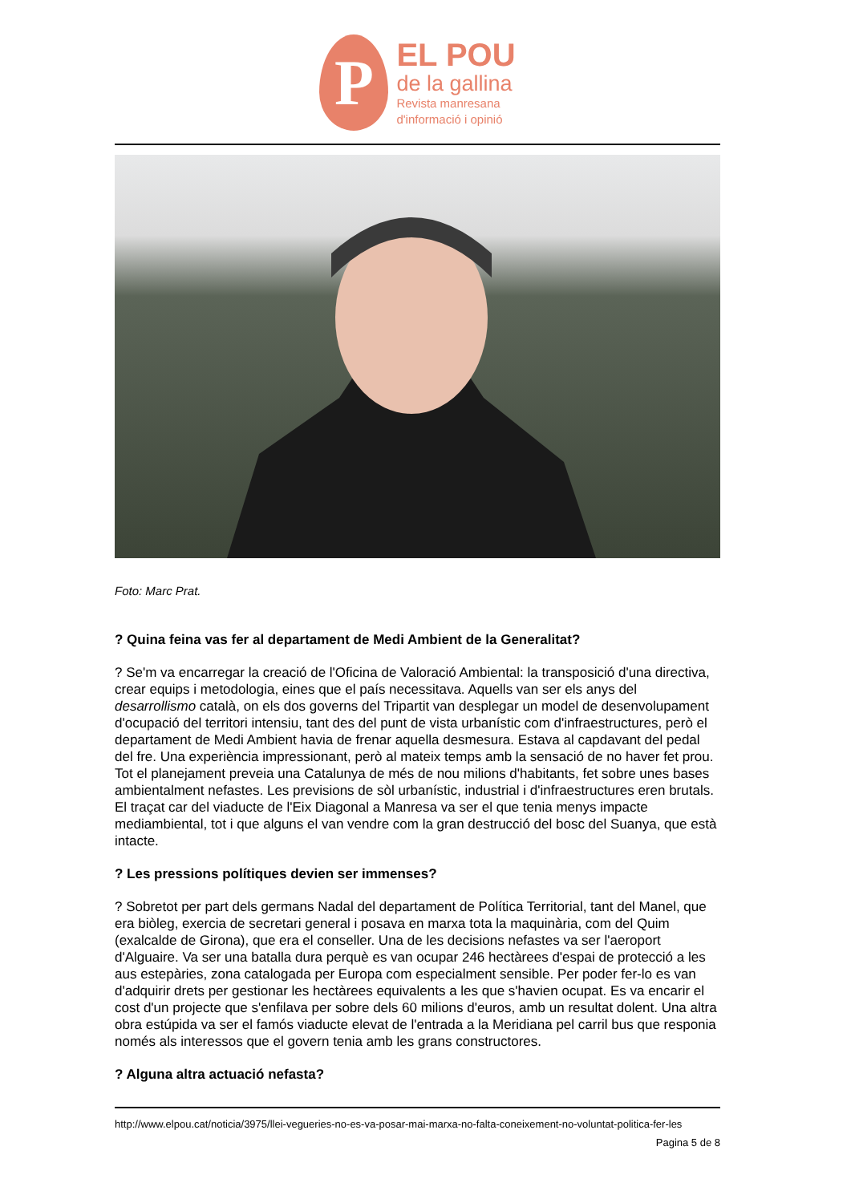P
EL POU
de la gallina
Revista manresana
d'informació i opinió
Foto: Marc Prat.
? Quina feina vas fer al departament de Medi Ambient de la Generalitat?
? Se'm va encarregar la creació de l'Oficina de Valoració Ambiental: la transposició d'una directiva, crear equips i metodologia, eines que el país necessitava. Aquells van ser els anys del desarrollismo català, on els dos governs del Tripartit van desplegar un model de desenvolupament d'ocupació del territori intensiu, tant des del punt de vista urbanístic com d'infraestructures, però el departament de Medi Ambient havia de frenar aquella desmesura. Estava al capdavant del pedal del fre. Una experiència impressionant, però al mateix temps amb la sensació de no haver fet prou. Tot el planejament preveia una Catalunya de més de nou milions d'habitants, fet sobre unes bases ambientalment nefastes. Les previsions de sòl urbanístic, industrial i d'infraestructures eren brutals. El traçat car del viaducte de l'Eix Diagonal a Manresa va ser el que tenia menys impacte mediambiental, tot i que alguns el van vendre com la gran destrucció del bosc del Suanya, que està intacte.
? Les pressions polítiques devien ser immenses?
? Sobretot per part dels germans Nadal del departament de Política Territorial, tant del Manel, que era biòleg, exercia de secretari general i posava en marxa tota la maquinària, com del Quim (exalcalde de Girona), que era el conseller. Una de les decisions nefastes va ser l'aeroport d'Alguaire. Va ser una batalla dura perquè es van ocupar 246 hectàrees d'espai de protecció a les aus estepàries, zona catalogada per Europa com especialment sensible. Per poder fer-lo es van d'adquirir drets per gestionar les hectàrees equivalents a les que s'havien ocupat. Es va encarir el cost d'un projecte que s'enfilava per sobre dels 60 milions d'euros, amb un resultat dolent. Una altra obra estúpida va ser el famós viaducte elevat de l'entrada a la Meridiana pel carril bus que responia només als interessos que el govern tenia amb les grans constructores.
? Alguna altra actuació nefasta?
http://www.elpou.cat/noticia/3975/llei-vegueries-no-es-va-posar-mai-marxa-no-falta-coneixement-no-voluntat-politica-fer-les
Pagina 5 de 8